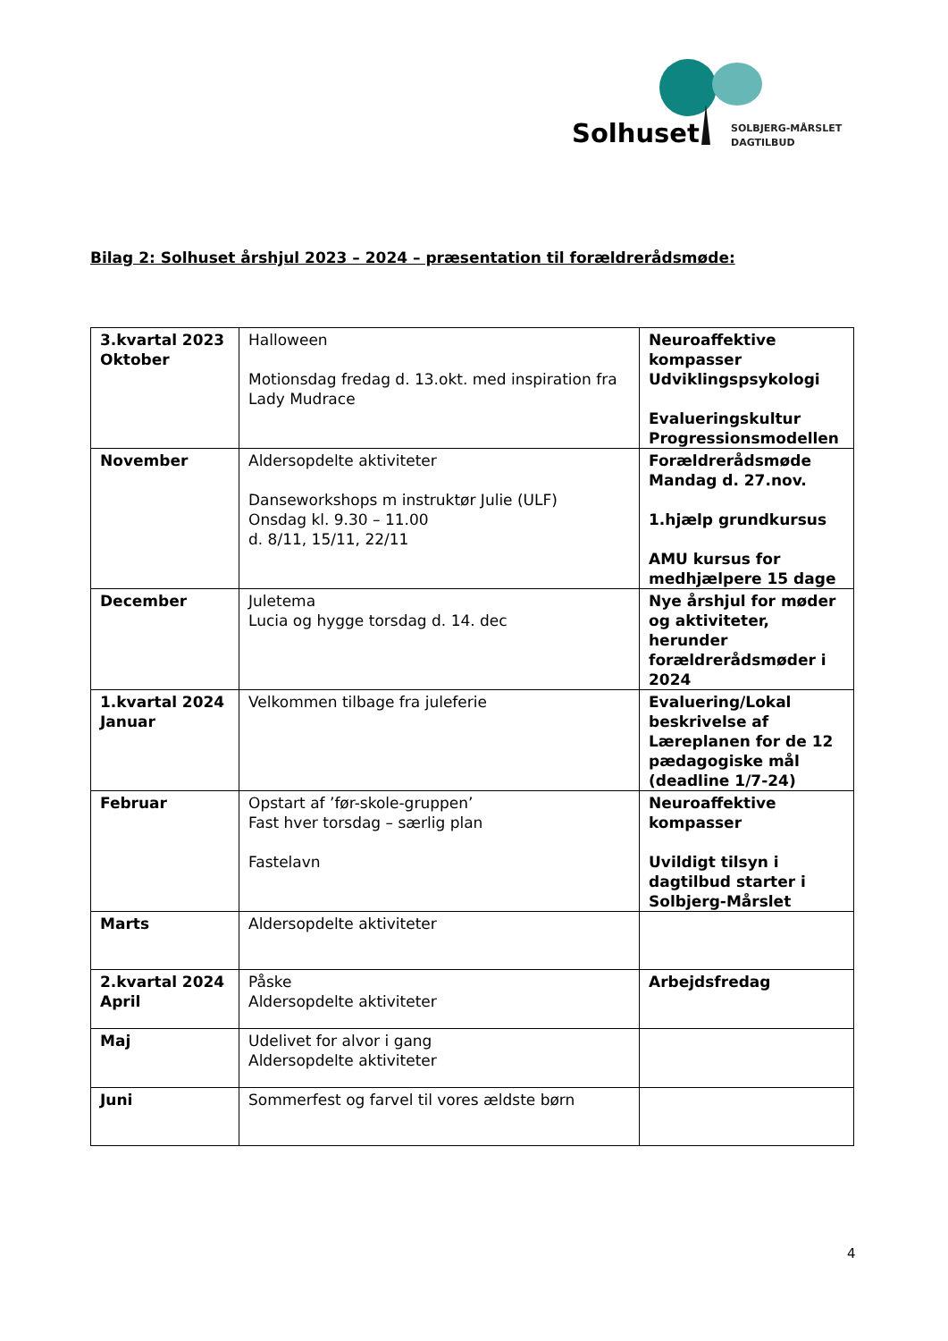Solhuset
SOLBJERG-MÅRSLET
DAGTILBUD
Bilag 2: Solhuset årshjul 2023 – 2024 – præsentation til forældrerådsmøde:
| 3.kvartal 2023 Oktober | Halloween Motionsdag fredag d. 13.okt. med inspiration fra Lady Mudrace | Neuroaffektive kompasser Udviklingspsykologi Evalueringskultur Progressionsmodellen |
| November | Aldersopdelte aktiviteter Danseworkshops m instruktør Julie (ULF) Onsdag kl. 9.30 – 11.00 d. 8/11, 15/11, 22/11 | Forældrerådsmøde Mandag d. 27.nov. 1.hjælp grundkursus AMU kursus for medhjælpere 15 dage |
| December | Juletema Lucia og hygge torsdag d. 14. dec | Nye årshjul for møder og aktiviteter, herunder forældrerådsmøder i 2024 |
| 1.kvartal 2024 Januar | Velkommen tilbage fra juleferie | Evaluering/Lokal beskrivelse af Læreplanen for de 12 pædagogiske mål (deadline 1/7-24) |
| Februar | Opstart af ’før-skole-gruppen’ Fast hver torsdag – særlig plan Fastelavn | Neuroaffektive kompasser Uvildigt tilsyn i dagtilbud starter i Solbjerg-Mårslet |
| Marts | Aldersopdelte aktiviteter | |
| 2.kvartal 2024 April | Påske Aldersopdelte aktiviteter | Arbejdsfredag |
| Maj | Udelivet for alvor i gang Aldersopdelte aktiviteter | |
| Juni | Sommerfest og farvel til vores ældste børn | |
4